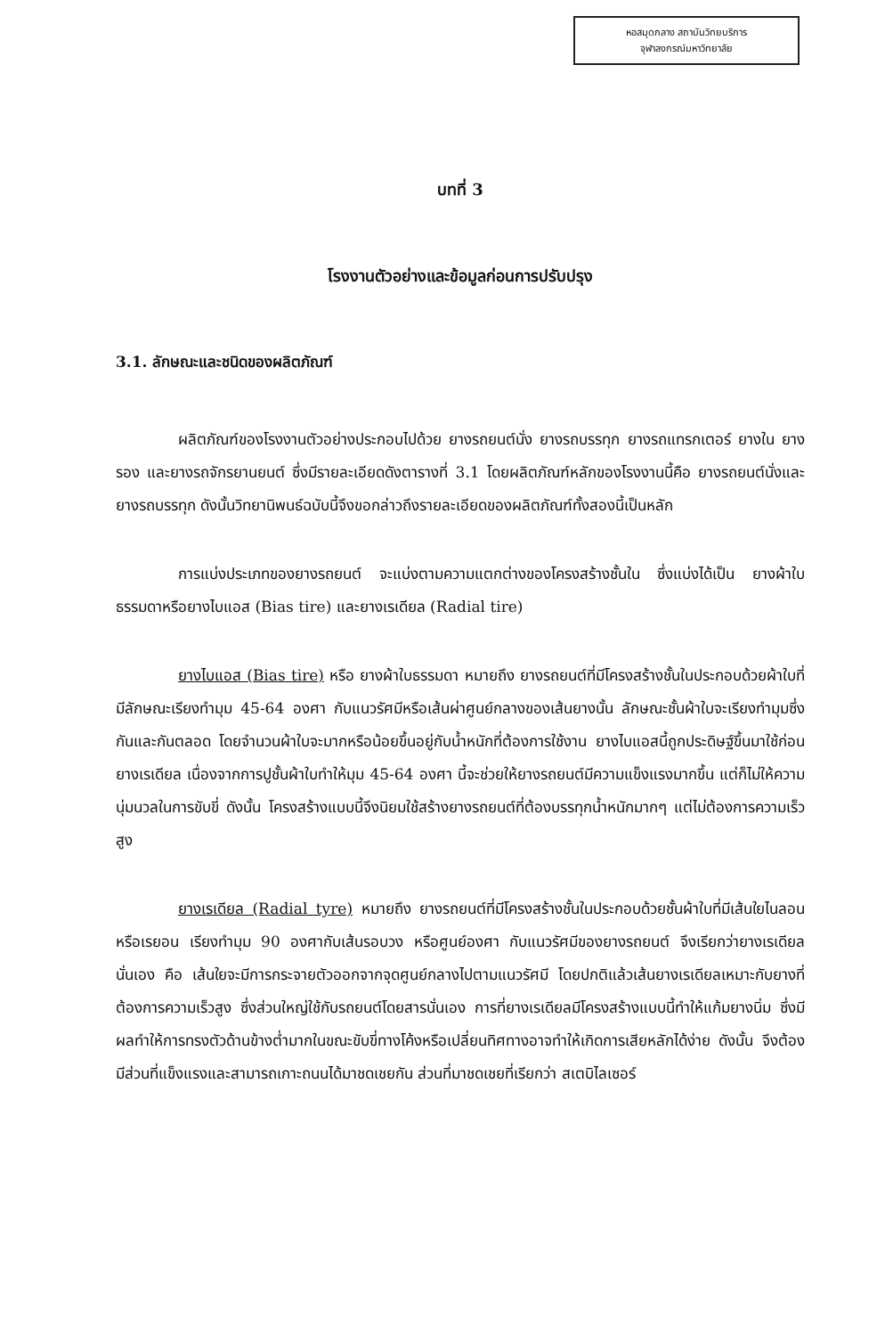หอสมุดกลาง สถาบันวิทยบริการ
จุฬาลงกรณ์มหาวิทยาลัย
บทที่ 3
โรงงานตัวอย่างและข้อมูลก่อนการปรับปรุง
3.1. ลักษณะและชนิดของผลิตภัณฑ์
ผลิตภัณฑ์ของโรงงานตัวอย่างประกอบไปด้วย ยางรถยนต์นั่ง ยางรถบรรทุก ยางรถแทรกเตอร์ ยางใน ยางรอง และยางรถจักรยานยนต์ ซึ่งมีรายละเอียดดังตารางที่ 3.1 โดยผลิตภัณฑ์หลักของโรงงานนี้คือ ยางรถยนต์นั่งและยางรถบรรทุก ดังนั้นวิทยานิพนธ์ฉบับนี้จึงขอกล่าวถึงรายละเอียดของผลิตภัณฑ์ทั้งสองนี้เป็นหลัก
การแบ่งประเภทของยางรถยนต์ จะแบ่งตามความแตกต่างของโครงสร้างชั้นใน ซึ่งแบ่งได้เป็น ยางผ้าใบธรรมดาหรือยางไบแอส (Bias tire) และยางเรเดียล (Radial tire)
ยางไบแอส (Bias tire) หรือ ยางผ้าใบธรรมดา หมายถึง ยางรถยนต์ที่มีโครงสร้างชั้นในประกอบด้วยผ้าใบที่มีลักษณะเรียงทำมุม 45-64 องศา กับแนวรัศมีหรือเส้นผ่าศูนย์กลางของเส้นยางนั้น ลักษณะชั้นผ้าใบจะเรียงทำมุมซึ่งกันและกันตลอด โดยจำนวนผ้าใบจะมากหรือน้อยขึ้นอยู่กับน้ำหนักที่ต้องการใช้งาน ยางไบแอสนี้ถูกประดิษฐ์ขึ้นมาใช้ก่อนยางเรเดียล เนื่องจากการปูชั้นผ้าใบทำให้มุม 45-64 องศา นี้จะช่วยให้ยางรถยนต์มีความแข็งแรงมากขึ้น แต่ก็ไม่ให้ความนุ่มนวลในการขับขี่ ดังนั้น โครงสร้างแบบนี้จึงนิยมใช้สร้างยางรถยนต์ที่ต้องบรรทุกน้ำหนักมากๆ แต่ไม่ต้องการความเร็วสูง
ยางเรเดียล (Radial tyre) หมายถึง ยางรถยนต์ที่มีโครงสร้างชั้นในประกอบด้วยชั้นผ้าใบที่มีเส้นใยไนลอนหรือเรยอน เรียงทำมุม 90 องศากับเส้นรอบวง หรือศูนย์องศา กับแนวรัศมีของยางรถยนต์ จึงเรียกว่ายางเรเดียลนั่นเอง คือ เส้นใยจะมีการกระจายตัวออกจากจุดศูนย์กลางไปตามแนวรัศมี โดยปกติแล้วเส้นยางเรเดียลเหมาะกับยางที่ต้องการความเร็วสูง ซึ่งส่วนใหญ่ใช้กับรถยนต์โดยสารนั่นเอง การที่ยางเรเดียลมีโครงสร้างแบบนี้ทำให้แก้มยางนิ่ม ซึ่งมีผลทำให้การทรงตัวด้านข้างต่ำมากในขณะขับขี่ทางโค้งหรือเปลี่ยนทิศทางอาจทำให้เกิดการเสียหลักได้ง่าย ดังนั้น จึงต้องมีส่วนที่แข็งแรงและสามารถเกาะถนนได้มาชดเชยกัน ส่วนที่มาชดเชยที่เรียกว่า สเตบิไลเซอร์